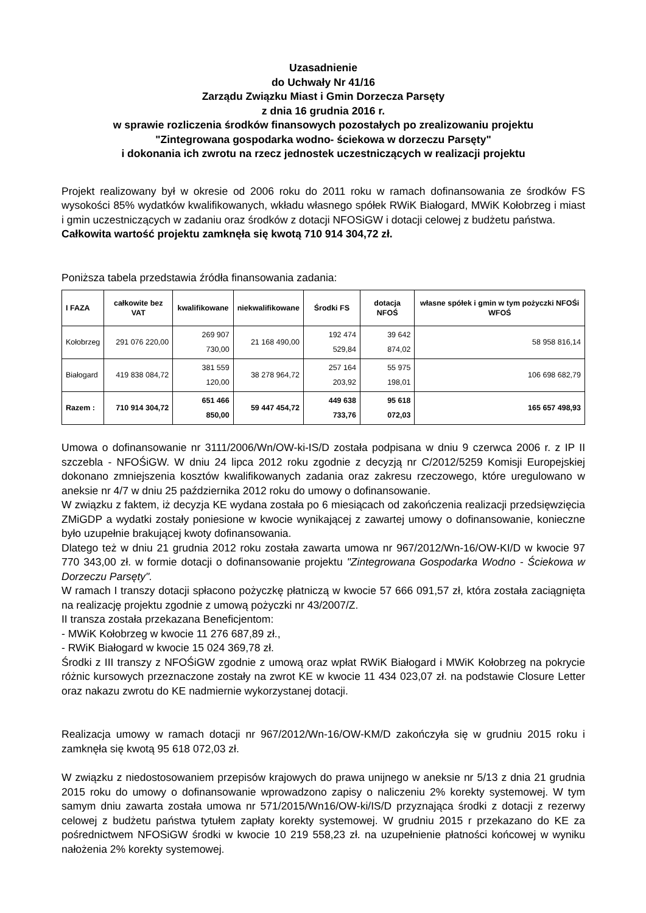Uzasadnienie
do Uchwały Nr 41/16
Zarządu Związku Miast i Gmin Dorzecza Parsęty
z dnia 16 grudnia 2016 r.
w sprawie rozliczenia środków finansowych pozostałych po zrealizowaniu projektu
"Zintegrowana gospodarka wodno- ściekowa w dorzeczu Parsęty"
i dokonania ich zwrotu na rzecz jednostek uczestniczących w realizacji projektu
Projekt realizowany był w okresie od 2006 roku do 2011 roku w ramach dofinansowania ze środków FS wysokości 85% wydatków kwalifikowanych, wkładu własnego spółek RWiK Białogard, MWiK Kołobrzeg i miast i gmin uczestniczących w zadaniu oraz środków z dotacji NFOSiGW i dotacji celowej z budżetu państwa.
Całkowita wartość projektu zamknęła się kwotą 710 914 304,72 zł.
Poniższa tabela przedstawia źródła finansowania zadania:
| I FAZA | całkowite bez VAT | kwalifikowane | niekwalifikowane | Środki FS | dotacja NFOŚ | własne spółek i gmin w tym pożyczki NFOŚi WFOŚ |
| --- | --- | --- | --- | --- | --- | --- |
| Kołobrzeg | 291 076 220,00 | 269 907 730,00 | 21 168 490,00 | 192 474 529,84 | 39 642 874,02 | 58 958 816,14 |
| Białogard | 419 838 084,72 | 381 559 120,00 | 38 278 964,72 | 257 164 203,92 | 55 975 198,01 | 106 698 682,79 |
| Razem : | 710 914 304,72 | 651 466 850,00 | 59 447 454,72 | 449 638 733,76 | 95 618 072,03 | 165 657 498,93 |
Umowa o dofinansowanie nr 3111/2006/Wn/OW-ki-IS/D została podpisana w dniu 9 czerwca 2006 r. z IP II szczebla - NFOŚiGW. W dniu 24 lipca 2012 roku zgodnie z decyzją nr C/2012/5259 Komisji Europejskiej dokonano zmniejszenia kosztów kwalifikowanych zadania oraz zakresu rzeczowego, które uregulowano w aneksie nr 4/7 w dniu 25 października 2012 roku do umowy o dofinansowanie.
W związku z faktem, iż decyzja KE wydana została po 6 miesiącach od zakończenia realizacji przedsięwzięcia ZMiGDP a wydatki zostały poniesione w kwocie wynikającej z zawartej umowy o dofinansowanie, konieczne było uzupełnie brakującej kwoty dofinansowania.
Dlatego też w dniu 21 grudnia 2012 roku została zawarta umowa nr 967/2012/Wn-16/OW-KI/D w kwocie 97 770 343,00 zł. w formie dotacji o dofinansowanie projektu "Zintegrowana Gospodarka Wodno - Ściekowa w Dorzeczu Parsęty".
W ramach I transzy dotacji spłacono pożyczkę płatniczą w kwocie 57 666 091,57 zł, która została zaciągnięta na realizację projektu zgodnie z umową pożyczki nr 43/2007/Z.
II transza została przekazana Beneficjentom:
- MWiK Kołobrzeg w kwocie 11 276 687,89 zł.,
- RWiK Białogard w kwocie 15 024 369,78 zł.
Środki z III transzy z NFOŚiGW zgodnie z umową oraz wpłat RWiK Białogard i MWiK Kołobrzeg na pokrycie różnic kursowych przeznaczone zostały na zwrot KE w kwocie 11 434 023,07 zł. na podstawie Closure Letter oraz nakazu zwrotu do KE nadmiernie wykorzystanej dotacji.
Realizacja umowy w ramach dotacji nr 967/2012/Wn-16/OW-KM/D zakończyła się w grudniu 2015 roku i zamknęła się kwotą 95 618 072,03 zł.
W związku z niedostosowaniem przepisów krajowych do prawa unijnego w aneksie nr 5/13 z dnia 21 grudnia 2015 roku do umowy o dofinansowanie wprowadzono zapisy o naliczeniu 2% korekty systemowej. W tym samym dniu zawarta została umowa nr 571/2015/Wn16/OW-ki/IS/D przyznająca środki z dotacji z rezerwy celowej z budżetu państwa tytułem zapłaty korekty systemowej. W grudniu 2015 r przekazano do KE za pośrednictwem NFOSiGW środki w kwocie 10 219 558,23 zł. na uzupełnienie płatności końcowej w wyniku nałożenia 2% korekty systemowej.